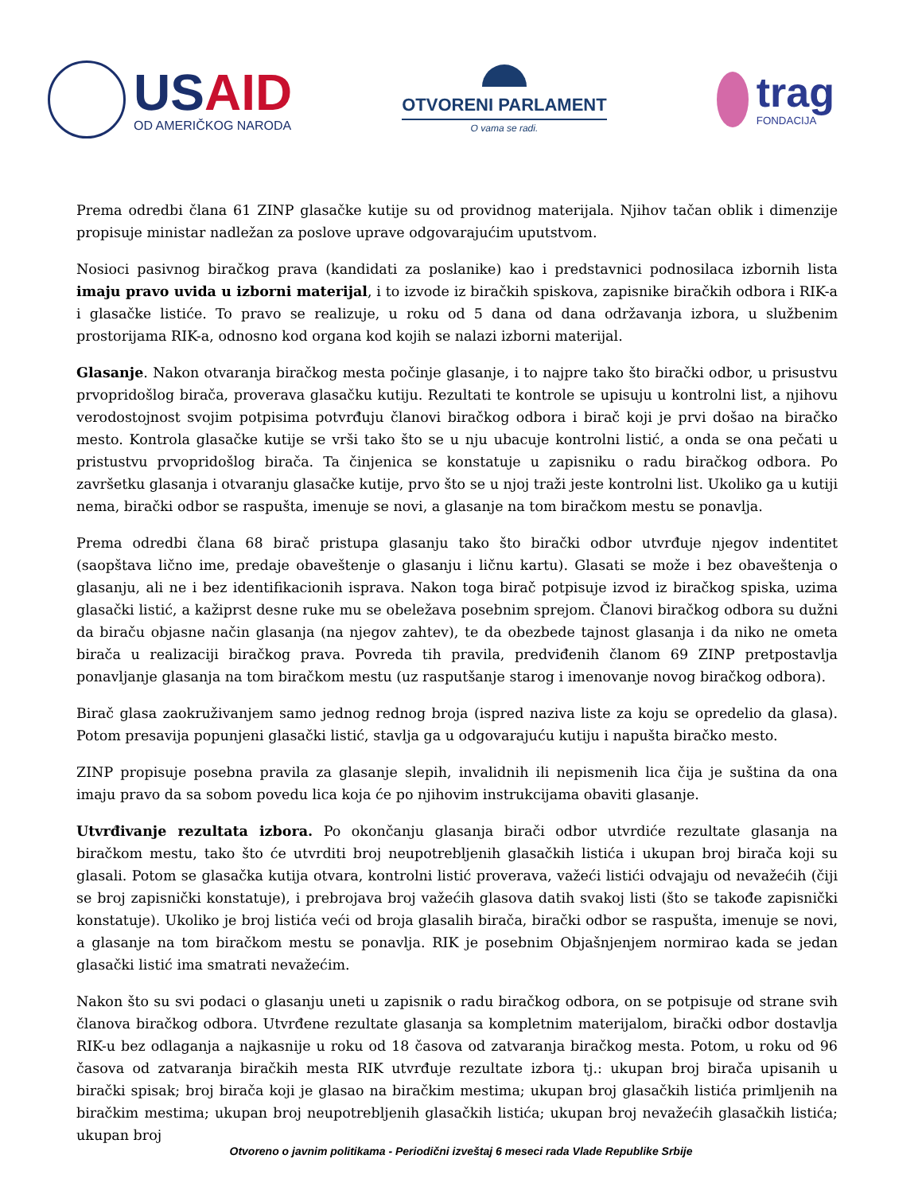USAID
OD AMERIČKOG NARODA
OTVORENI PARLAMENT
O vama se radi.
trag
FONDACIJA
Prema odredbi člana 61 ZINP glasačke kutije su od providnog materijala. Njihov tačan oblik i dimenzije propisuje ministar nadležan za poslove uprave odgovarajućim uputstvom.
Nosioci pasivnog biračkog prava (kandidati za poslanike) kao i predstavnici podnosilaca izbornih lista imaju pravo uvida u izborni materijal, i to izvode iz biračkih spiskova, zapisnike biračkih odbora i RIK-a i glasačke listiće. To pravo se realizuje, u roku od 5 dana od dana održavanja izbora, u službenim prostorijama RIK-a, odnosno kod organa kod kojih se nalazi izborni materijal.
Glasanje. Nakon otvaranja biračkog mesta počinje glasanje, i to najpre tako što birački odbor, u prisustvu prvopridošlog birača, proverava glasačku kutiju. Rezultati te kontrole se upisuju u kontrolni list, a njihovu verodostojnost svojim potpisima potvrđuju članovi biračkog odbora i birač koji je prvi došao na biračko mesto. Kontrola glasačke kutije se vrši tako što se u nju ubacuje kontrolni listić, a onda se ona pečati u pristustvu prvopridošlog birača. Ta činjenica se konstatuje u zapisniku o radu biračkog odbora. Po završetku glasanja i otvaranju glasačke kutije, prvo što se u njoj traži jeste kontrolni list. Ukoliko ga u kutiji nema, birački odbor se raspušta, imenuje se novi, a glasanje na tom biračkom mestu se ponavlja.
Prema odredbi člana 68 birač pristupa glasanju tako što birački odbor utvrđuje njegov indentitet (saopštava lično ime, predaje obaveštenje o glasanju i ličnu kartu). Glasati se može i bez obaveštenja o glasanju, ali ne i bez identifikacionih isprava. Nakon toga birač potpisuje izvod iz biračkog spiska, uzima glasački listić, a kažiprst desne ruke mu se obeležava posebnim sprejom. Članovi biračkog odbora su dužni da biraču objasne način glasanja (na njegov zahtev), te da obezbede tajnost glasanja i da niko ne ometa birača u realizaciji biračkog prava. Povreda tih pravila, predviđenih članom 69 ZINP pretpostavlja ponavljanje glasanja na tom biračkom mestu (uz rasputšanje starog i imenovanje novog biračkog odbora).
Birač glasa zaokruživanjem samo jednog rednog broja (ispred naziva liste za koju se opredelio da glasa). Potom presavija popunjeni glasački listić, stavlja ga u odgovarajuću kutiju i napušta biračko mesto.
ZINP propisuje posebna pravila za glasanje slepih, invalidnih ili nepismenih lica čija je suština da ona imaju pravo da sa sobom povedu lica koja će po njihovim instrukcijama obaviti glasanje.
Utvrđivanje rezultata izbora. Po okončanju glasanja birači odbor utvrdiće rezultate glasanja na biračkom mestu, tako što će utvrditi broj neupotrebljenih glasačkih listića i ukupan broj birača koji su glasali. Potom se glasačka kutija otvara, kontrolni listić proverava, važeći listići odvajaju od nevažećih (čiji se broj zapisnički konstatuje), i prebrojava broj važećih glasova datih svakoj listi (što se takođe zapisnički konstatuje). Ukoliko je broj listića veći od broja glasalih birača, birački odbor se raspušta, imenuje se novi, a glasanje na tom biračkom mestu se ponavlja. RIK je posebnim Objašnjenjem normirao kada se jedan glasački listić ima smatrati nevažećim.
Nakon što su svi podaci o glasanju uneti u zapisnik o radu biračkog odbora, on se potpisuje od strane svih članova biračkog odbora. Utvrđene rezultate glasanja sa kompletnim materijalom, birački odbor dostavlja RIK-u bez odlaganja a najkasnije u roku od 18 časova od zatvaranja biračkog mesta. Potom, u roku od 96 časova od zatvaranja biračkih mesta RIK utvrđuje rezultate izbora tj.: ukupan broj birača upisanih u birački spisak; broj birača koji je glasao na biračkim mestima; ukupan broj glasačkih listića primljenih na biračkim mestima; ukupan broj neupotrebljenih glasačkih listića; ukupan broj nevažećih glasačkih listića; ukupan broj
Otvoreno o javnim politikama - Periodični izveštaj 6 meseci rada Vlade Republike Srbije